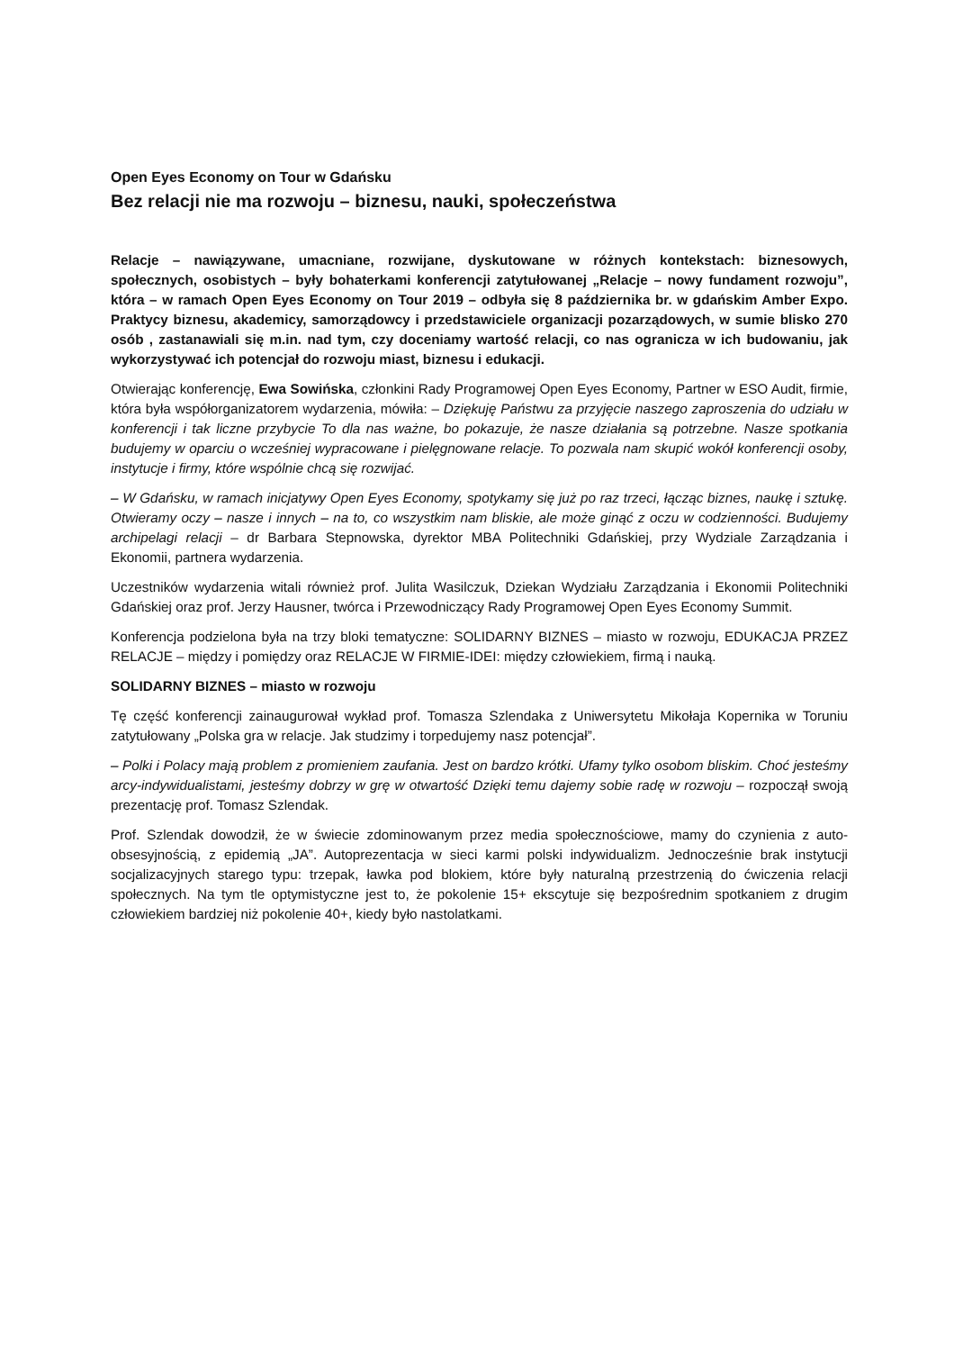Open Eyes Economy on Tour w Gdańsku
Bez relacji nie ma rozwoju – biznesu, nauki, społeczeństwa
Relacje – nawiązywane, umacniane, rozwijane, dyskutowane w różnych kontekstach: biznesowych, społecznych, osobistych – były bohaterkami konferencji zatytułowanej „Relacje – nowy fundament rozwoju”, która – w ramach Open Eyes Economy on Tour 2019 – odbyła się 8 października br. w gdańskim Amber Expo. Praktycy biznesu, akademicy, samorządowcy i przedstawiciele organizacji pozarządowych, w sumie blisko 270 osób , zastanawiali się m.in. nad tym, czy doceniamy wartość relacji, co nas ogranicza w ich budowaniu, jak wykorzystywać ich potencjał do rozwoju miast, biznesu i edukacji.
Otwierając konferencję, Ewa Sowińska, członkini Rady Programowej Open Eyes Economy, Partner w ESO Audit, firmie, która była współorganizatorem wydarzenia, mówiła: – Dziękuję Państwu za przyjęcie naszego zaproszenia do udziału w konferencji i tak liczne przybycie To dla nas ważne, bo pokazuje, że nasze działania są potrzebne. Nasze spotkania budujemy w oparciu o wcześniej wypracowane i pielęgnowane relacje. To pozwala nam skupić wokół konferencji osoby, instytucje i firmy, które wspólnie chcą się rozwijać.
– W Gdańsku, w ramach inicjatywy Open Eyes Economy, spotykamy się już po raz trzeci, łącząc biznes, naukę i sztukę. Otwieramy oczy – nasze i innych – na to, co wszystkim nam bliskie, ale może ginąć z oczu w codzienności. Budujemy archipelagi relacji – dr Barbara Stepnowska, dyrektor MBA Politechniki Gdańskiej, przy Wydziale Zarządzania i Ekonomii, partnera wydarzenia.
Uczestników wydarzenia witali również prof. Julita Wasilczuk, Dziekan Wydziału Zarządzania i Ekonomii Politechniki Gdańskiej oraz prof. Jerzy Hausner, twórca i Przewodniczący Rady Programowej Open Eyes Economy Summit.
Konferencja podzielona była na trzy bloki tematyczne: SOLIDARNY BIZNES – miasto w rozwoju, EDUKACJA PRZEZ RELACJE – między i pomiędzy oraz RELACJE W FIRMIE-IDEI: między człowiekiem, firmą i nauką.
SOLIDARNY BIZNES – miasto w rozwoju
Tę część konferencji zainaugurował wykład prof. Tomasza Szlendaka z Uniwersytetu Mikołaja Kopernika w Toruniu zatytułowany „Polska gra w relacje. Jak studzimy i torpedujemy nasz potencjał”.
– Polki i Polacy mają problem z promieniem zaufania. Jest on bardzo krótki. Ufamy tylko osobom bliskim. Choć jesteśmy arcy-indywidualistami, jesteśmy dobrzy w grę w otwartość Dzięki temu dajemy sobie radę w rozwoju – rozpoczął swoją prezentację prof. Tomasz Szlendak.
Prof. Szlendak dowodził, że w świecie zdominowanym przez media społecznościowe, mamy do czynienia z auto-obsesyjnością, z epidemią „JA”. Autoprezentacja w sieci karmi polski indywidualizm. Jednocześnie brak instytucji socjalizacyjnych starego typu: trzepak, ławka pod blokiem, które były naturalną przestrzenią do ćwiczenia relacji społecznych. Na tym tle optymistyczne jest to, że pokolenie 15+ ekscytuje się bezpośrednim spotkaniem z drugim człowiekiem bardziej niż pokolenie 40+, kiedy było nastolatkami.